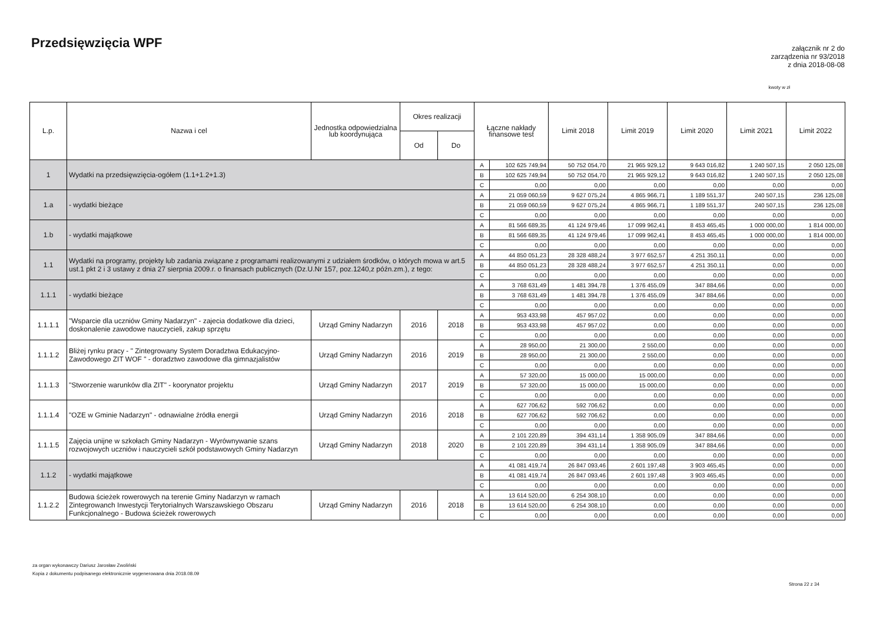Przedsięwzięcia WPF
załącznik nr 2 do
zarządzenia nr 93/2018
z dnia 2018-08-08
kwoty w zł
| L.p. | Nazwa i cel | Jednostka odpowiedzialna lub koordynująca | Okres realizacji | | Łączne nakłady finansowe test | | Limit 2018 | Limit 2019 | Limit 2020 | Limit 2021 | Limit 2022 |
| --- | --- | --- | --- | --- | --- | --- | --- | --- | --- | --- | --- |
| | | | Od | Do | | | | | | | |
| 1 | Wydatki na przedsięwzięcia-ogółem (1.1+1.2+1.3) | | | | A | 102 625 749,94 | 50 752 054,70 | 21 965 929,12 | 9 643 016,82 | 1 240 507,15 | 2 050 125,08 |
| | | | | | B | 102 625 749,94 | 50 752 054,70 | 21 965 929,12 | 9 643 016,82 | 1 240 507,15 | 2 050 125,08 |
| | | | | | C | 0,00 | 0,00 | 0,00 | 0,00 | 0,00 | 0,00 |
| 1.a | - wydatki bieżące | | | | A | 21 059 060,59 | 9 627 075,24 | 4 865 966,71 | 1 189 551,37 | 240 507,15 | 236 125,08 |
| | | | | | B | 21 059 060,59 | 9 627 075,24 | 4 865 966,71 | 1 189 551,37 | 240 507,15 | 236 125,08 |
| | | | | | C | 0,00 | 0,00 | 0,00 | 0,00 | 0,00 | 0,00 |
| 1.b | - wydatki majątkowe | | | | A | 81 566 689,35 | 41 124 979,46 | 17 099 962,41 | 8 453 465,45 | 1 000 000,00 | 1 814 000,00 |
| | | | | | B | 81 566 689,35 | 41 124 979,46 | 17 099 962,41 | 8 453 465,45 | 1 000 000,00 | 1 814 000,00 |
| | | | | | C | 0,00 | 0,00 | 0,00 | 0,00 | 0,00 | 0,00 |
| 1.1 | Wydatki na programy, projekty lub zadania związane z programami realizowanymi z udziałem środków, o których mowa w art.5 ust.1 pkt 2 i 3 ustawy z dnia 27 sierpnia 2009.r. o finansach publicznych (Dz.U.Nr 157, poz.1240,z późn.zm.), z tego: | | | | A | 44 850 051,23 | 28 328 488,24 | 3 977 652,57 | 4 251 350,11 | 0,00 | 0,00 |
| | | | | | B | 44 850 051,23 | 28 328 488,24 | 3 977 652,57 | 4 251 350,11 | 0,00 | 0,00 |
| | | | | | C | 0,00 | 0,00 | 0,00 | 0,00 | 0,00 | 0,00 |
| 1.1.1 | - wydatki bieżące | | | | A | 3 768 631,49 | 1 481 394,78 | 1 376 455,09 | 347 884,66 | 0,00 | 0,00 |
| | | | | | B | 3 768 631,49 | 1 481 394,78 | 1 376 455,09 | 347 884,66 | 0,00 | 0,00 |
| | | | | | C | 0,00 | 0,00 | 0,00 | 0,00 | 0,00 | 0,00 |
| 1.1.1.1 | "Wsparcie dla uczniów Gminy Nadarzyn" - zajecia dodatkowe dla dzieci, doskonalenie zawodowe nauczycieli, zakup sprzętu | Urząd Gminy Nadarzyn | 2016 | 2018 | A | 953 433,98 | 457 957,02 | 0,00 | 0,00 | 0,00 | 0,00 |
| | | | | | B | 953 433,98 | 457 957,02 | 0,00 | 0,00 | 0,00 | 0,00 |
| | | | | | C | 0,00 | 0,00 | 0,00 | 0,00 | 0,00 | 0,00 |
| 1.1.1.2 | Bliżej rynku pracy - " Zintegrowany System Doradztwa Edukacyjno-Zawodowego ZIT WOF " - doradztwo zawodowe dla gimnazjalistów | Urząd Gminy Nadarzyn | 2016 | 2019 | A | 28 950,00 | 21 300,00 | 2 550,00 | 0,00 | 0,00 | 0,00 |
| | | | | | B | 28 950,00 | 21 300,00 | 2 550,00 | 0,00 | 0,00 | 0,00 |
| | | | | | C | 0,00 | 0,00 | 0,00 | 0,00 | 0,00 | 0,00 |
| 1.1.1.3 | "Stworzenie warunków dla ZIT" - koorynator projektu | Urząd Gminy Nadarzyn | 2017 | 2019 | A | 57 320,00 | 15 000,00 | 15 000,00 | 0,00 | 0,00 | 0,00 |
| | | | | | B | 57 320,00 | 15 000,00 | 15 000,00 | 0,00 | 0,00 | 0,00 |
| | | | | | C | 0,00 | 0,00 | 0,00 | 0,00 | 0,00 | 0,00 |
| 1.1.1.4 | "OZE w Gminie Nadarzyn" - odnawialne źródła energii | Urząd Gminy Nadarzyn | 2016 | 2018 | A | 627 706,62 | 592 706,62 | 0,00 | 0,00 | 0,00 | 0,00 |
| | | | | | B | 627 706,62 | 592 706,62 | 0,00 | 0,00 | 0,00 | 0,00 |
| | | | | | C | 0,00 | 0,00 | 0,00 | 0,00 | 0,00 | 0,00 |
| 1.1.1.5 | Zajęcia unijne w szkołach Gminy Nadarzyn - Wyrównywanie szans rozwojowych uczniów i nauczycieli szkół podstawowych Gminy Nadarzyn | Urząd Gminy Nadarzyn | 2018 | 2020 | A | 2 101 220,89 | 394 431,14 | 1 358 905,09 | 347 884,66 | 0,00 | 0,00 |
| | | | | | B | 2 101 220,89 | 394 431,14 | 1 358 905,09 | 347 884,66 | 0,00 | 0,00 |
| | | | | | C | 0,00 | 0,00 | 0,00 | 0,00 | 0,00 | 0,00 |
| 1.1.2 | - wydatki majątkowe | | | | A | 41 081 419,74 | 26 847 093,46 | 2 601 197,48 | 3 903 465,45 | 0,00 | 0,00 |
| | | | | | B | 41 081 419,74 | 26 847 093,46 | 2 601 197,48 | 3 903 465,45 | 0,00 | 0,00 |
| | | | | | C | 0,00 | 0,00 | 0,00 | 0,00 | 0,00 | 0,00 |
| 1.1.2.2 | Budowa ścieżek rowerowych na terenie Gminy Nadarzyn w ramach Zintegrowanch Inwestycji Terytorialnych Warszawskiego Obszaru Funkcjonalnego - Budowa ścieżek rowerowych | Urząd Gminy Nadarzyn | 2016 | 2018 | A | 13 614 520,00 | 6 254 308,10 | 0,00 | 0,00 | 0,00 | 0,00 |
| | | | | | B | 13 614 520,00 | 6 254 308,10 | 0,00 | 0,00 | 0,00 | 0,00 |
| | | | | | C | 0,00 | 0,00 | 0,00 | 0,00 | 0,00 | 0,00 |
za organ wykonawczy Dariusz Jarosław Zwoliński
Kopia z dokumentu podpisanego elektronicznie wygenerowana dnia 2018.08.09
Strona 22 z 34